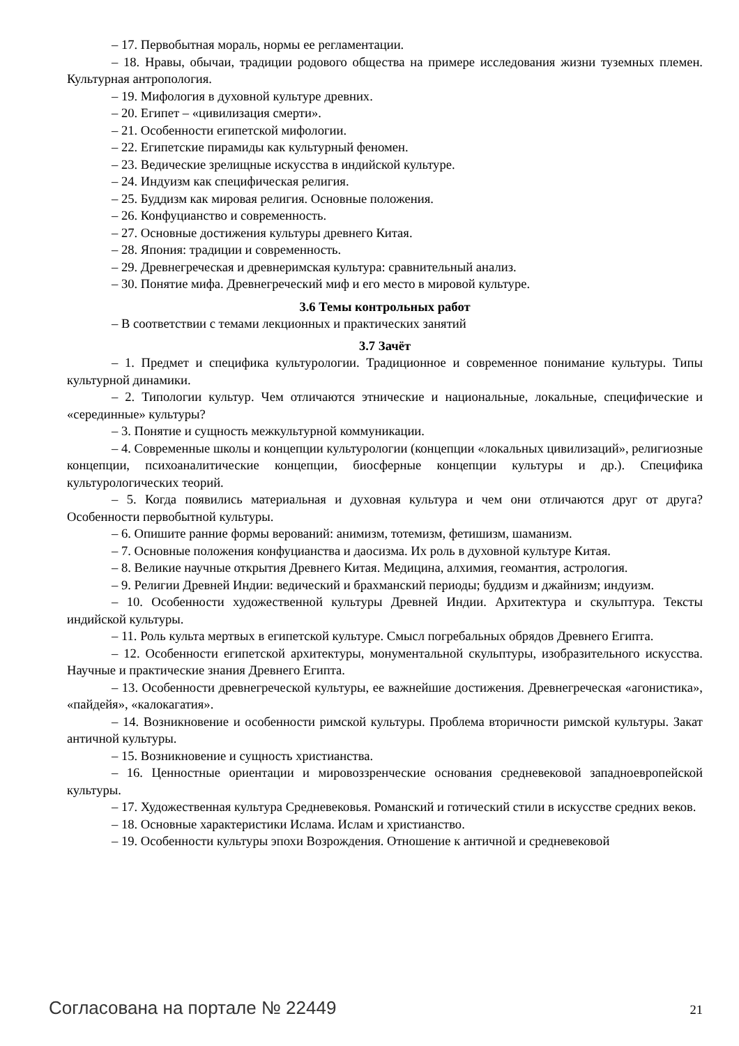– 17. Первобытная мораль, нормы ее регламентации.
– 18. Нравы, обычаи, традиции родового общества на примере исследования жизни туземных племен. Культурная антропология.
– 19. Мифология в духовной культуре древних.
– 20. Египет – «цивилизация смерти».
– 21. Особенности египетской мифологии.
– 22. Египетские пирамиды как культурный феномен.
– 23. Ведические зрелищные искусства в индийской культуре.
– 24. Индуизм как специфическая религия.
– 25. Буддизм как мировая религия. Основные положения.
– 26. Конфуцианство и современность.
– 27. Основные достижения культуры древнего Китая.
– 28. Япония: традиции и современность.
– 29. Древнегреческая и древнеримская культура: сравнительный анализ.
– 30. Понятие мифа. Древнегреческий миф и его место в мировой культуре.
3.6 Темы контрольных работ
– В соответствии с темами лекционных и практических занятий
3.7 Зачёт
– 1. Предмет и специфика культурологии. Традиционное и современное понимание культуры. Типы культурной динамики.
– 2. Типологии культур. Чем отличаются этнические и национальные, локальные, специфические и «серединные» культуры?
– 3. Понятие и сущность межкультурной коммуникации.
– 4. Современные школы и концепции культурологии (концепции «локальных цивилизаций», религиозные концепции, психоаналитические концепции, биосферные концепции культуры и др.). Специфика культурологических теорий.
– 5. Когда появились материальная и духовная культура и чем они отличаются друг от друга? Особенности первобытной культуры.
– 6. Опишите ранние формы верований: анимизм, тотемизм, фетишизм, шаманизм.
– 7. Основные положения конфуцианства и даосизма. Их роль в духовной культуре Китая.
– 8. Великие научные открытия Древнего Китая. Медицина, алхимия, геомантия, астрология.
– 9. Религии Древней Индии: ведический и брахманский периоды; буддизм и джайнизм; индуизм.
– 10. Особенности художественной культуры Древней Индии. Архитектура и скульптура. Тексты индийской культуры.
– 11. Роль культа мертвых в египетской культуре. Смысл погребальных обрядов Древнего Египта.
– 12. Особенности египетской архитектуры, монументальной скульптуры, изобразительного искусства. Научные и практические знания Древнего Египта.
– 13. Особенности древнегреческой культуры, ее важнейшие достижения. Древнегреческая «агонистика», «пайдейя», «калокагатия».
– 14. Возникновение и особенности римской культуры. Проблема вторичности римской культуры. Закат античной культуры.
– 15. Возникновение и сущность христианства.
– 16. Ценностные ориентации и мировоззренческие основания средневековой западноевропейской культуры.
– 17. Художественная культура Средневековья. Романский и готический стили в искусстве средних веков.
– 18. Основные характеристики Ислама. Ислам и христианство.
– 19. Особенности культуры эпохи Возрождения. Отношение к античной и средневековой
Согласована на портале № 22449 21